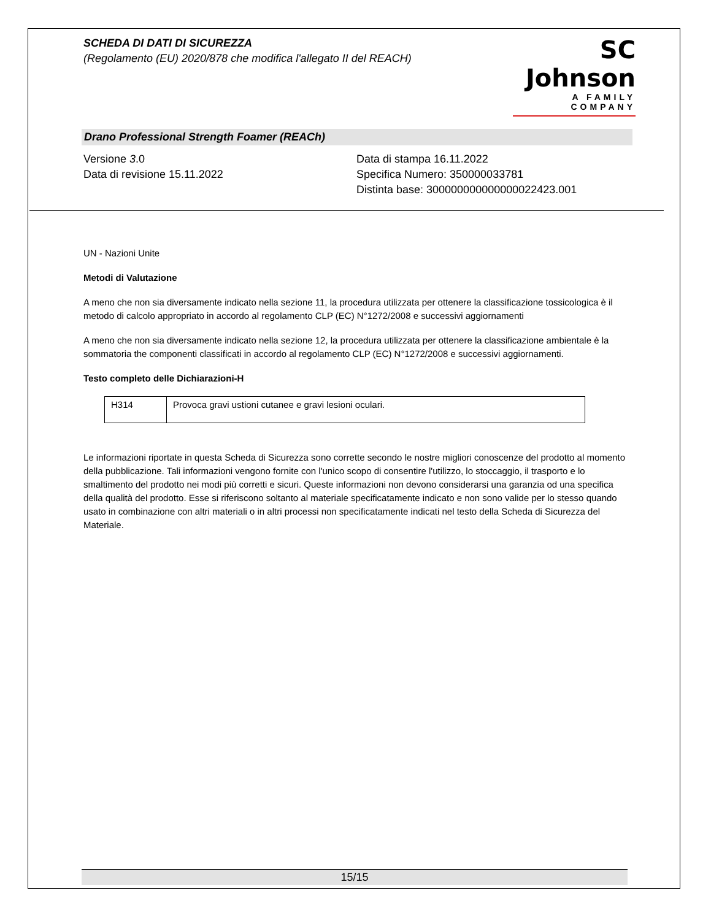SCHEDA DI DATI DI SICUREZZA
(Regolamento (EU) 2020/878 che modifica l'allegato II del REACH)
SC Johnson
A FAMILY COMPANY
Drano Professional Strength Foamer (REACh)
Versione 3.0
Data di revisione 15.11.2022
Data di stampa 16.11.2022
Specifica Numero: 350000033781
Distinta base: 300000000000000022423.001
UN - Nazioni Unite
Metodi di Valutazione
A meno che non sia diversamente indicato nella sezione 11, la procedura utilizzata per ottenere la classificazione tossicologica è il metodo di calcolo appropriato in accordo al regolamento CLP (EC) N°1272/2008 e successivi aggiornamenti
A meno che non sia diversamente indicato nella sezione 12, la procedura utilizzata per ottenere la classificazione ambientale è la sommatoria the componenti classificati in accordo al regolamento CLP (EC) N°1272/2008 e successivi aggiornamenti.
Testo completo delle Dichiarazioni-H
| H314 | Provoca gravi ustioni cutanee e gravi lesioni oculari. |
Le informazioni riportate in questa Scheda di Sicurezza sono corrette secondo le nostre migliori conoscenze del prodotto al momento della pubblicazione. Tali informazioni vengono fornite con l'unico scopo di consentire l'utilizzo, lo stoccaggio, il trasporto e lo smaltimento del prodotto nei modi più corretti e sicuri. Queste informazioni non devono considerarsi una garanzia od una specifica della qualità del prodotto. Esse si riferiscono soltanto al materiale specificatamente indicato e non sono valide per lo stesso quando usato in combinazione con altri materiali o in altri processi non specificatamente indicati nel testo della Scheda di Sicurezza del Materiale.
15/15